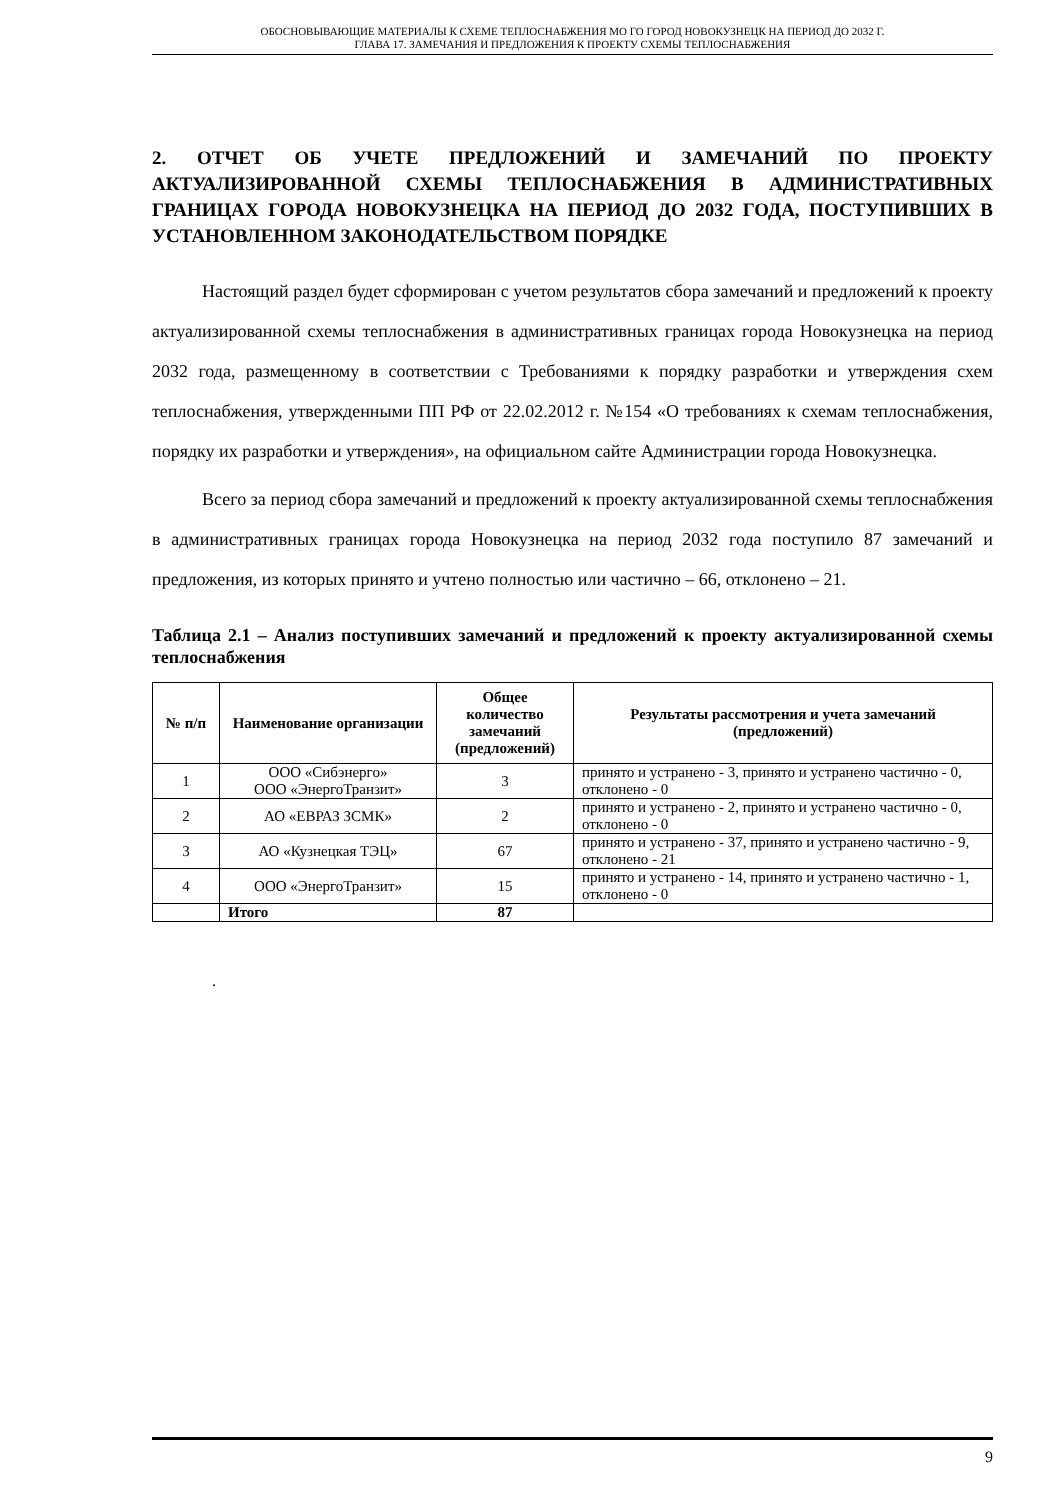ОБОСНОВЫВАЮЩИЕ МАТЕРИАЛЫ К СХЕМЕ ТЕПЛОСНАБЖЕНИЯ МО ГО ГОРОД НОВОКУЗНЕЦК НА ПЕРИОД ДО 2032 Г.
ГЛАВА 17. ЗАМЕЧАНИЯ И ПРЕДЛОЖЕНИЯ К ПРОЕКТУ СХЕМЫ ТЕПЛОСНАБЖЕНИЯ
2. ОТЧЕТ ОБ УЧЕТЕ ПРЕДЛОЖЕНИЙ И ЗАМЕЧАНИЙ ПО ПРОЕКТУ АКТУАЛИЗИРОВАННОЙ СХЕМЫ ТЕПЛОСНАБЖЕНИЯ В АДМИНИСТРАТИВНЫХ ГРАНИЦАХ ГОРОДА НОВОКУЗНЕЦКА НА ПЕРИОД ДО 2032 ГОДА, ПОСТУПИВШИХ В УСТАНОВЛЕННОМ ЗАКОНОДАТЕЛЬСТВОМ ПОРЯДКЕ
Настоящий раздел будет сформирован с учетом результатов сбора замечаний и предложений к проекту актуализированной схемы теплоснабжения в административных границах города Новокузнецка на период 2032 года, размещенному в соответствии с Требованиями к порядку разработки и утверждения схем теплоснабжения, утвержденными ПП РФ от 22.02.2012 г. №154 «О требованиях к схемам теплоснабжения, порядку их разработки и утверждения», на официальном сайте Администрации города Новокузнецка.
Всего за период сбора замечаний и предложений к проекту актуализированной схемы теплоснабжения в административных границах города Новокузнецка на период 2032 года поступило 87 замечаний и предложения, из которых принято и учтено полностью или частично – 66, отклонено – 21.
Таблица 2.1 – Анализ поступивших замечаний и предложений к проекту актуализированной схемы теплоснабжения
| № п/п | Наименование организации | Общее количество замечаний (предложений) | Результаты рассмотрения и учета замечаний (предложений) |
| --- | --- | --- | --- |
| 1 | ООО «Сибэнерго» ООО «ЭнергоТранзит» | 3 | принято и устранено - 3, принято и устранено частично - 0, отклонено - 0 |
| 2 | АО «ЕВРАЗ ЗСМК» | 2 | принято и устранено - 2, принято и устранено частично - 0, отклонено - 0 |
| 3 | АО «Кузнецкая ТЭЦ» | 67 | принято и устранено - 37, принято и устранено частично - 9, отклонено - 21 |
| 4 | ООО «ЭнергоТранзит» | 15 | принято и устранено - 14, принято и устранено частично - 1, отклонено - 0 |
| | Итого | 87 | |
.
9